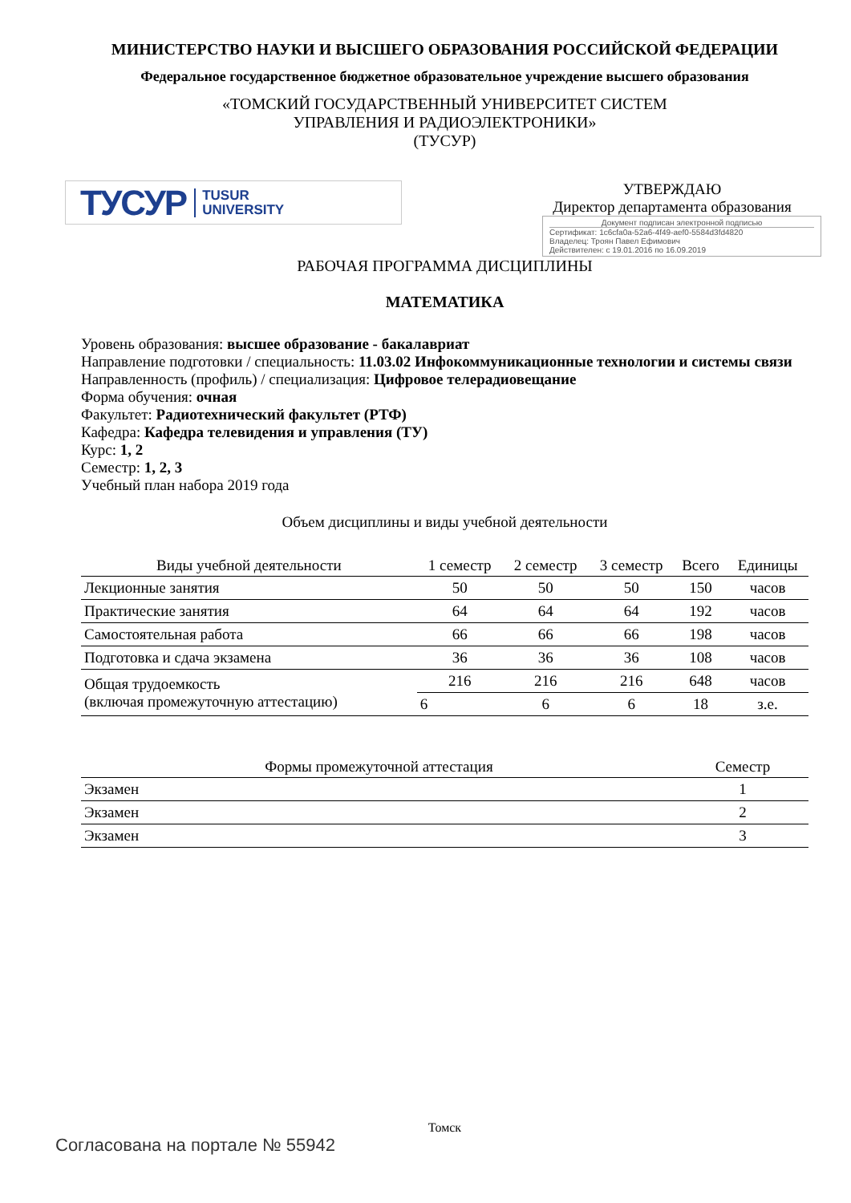МИНИСТЕРСТВО НАУКИ И ВЫСШЕГО ОБРАЗОВАНИЯ РОССИЙСКОЙ ФЕДЕРАЦИИ
Федеральное государственное бюджетное образовательное учреждение высшего образования
«ТОМСКИЙ ГОСУДАРСТВЕННЫЙ УНИВЕРСИТЕТ СИСТЕМ
УПРАВЛЕНИЯ И РАДИОЭЛЕКТРОНИКИ»
(ТУСУР)
ТУСУР TUSUR
UNIVERSITY
УТВЕРЖДАЮ
Директор департамента образования
Документ подписан электронной подписью
Сертификат: 1c6cfa0a-52a6-4f49-aef0-5584d3fd4820
Владелец: Троян Павел Ефимович
Действителен: с 19.01.2016 по 16.09.2019
РАБОЧАЯ ПРОГРАММА ДИСЦИПЛИНЫ
МАТЕМАТИКА
Уровень образования: высшее образование - бакалавриат
Направление подготовки / специальность: 11.03.02 Инфокоммуникационные технологии и системы связи
Направленность (профиль) / специализация: Цифровое телерадиовещание
Форма обучения: очная
Факультет: Радиотехнический факультет (РТФ)
Кафедра: Кафедра телевидения и управления (ТУ)
Курс: 1, 2
Семестр: 1, 2, 3
Учебный план набора 2019 года
Объем дисциплины и виды учебной деятельности
| Виды учебной деятельности | 1 семестр | 2 семестр | 3 семестр | Всего | Единицы |
| --- | --- | --- | --- | --- | --- |
| Лекционные занятия | 50 | 50 | 50 | 150 | часов |
| Практические занятия | 64 | 64 | 64 | 192 | часов |
| Самостоятельная работа | 66 | 66 | 66 | 198 | часов |
| Подготовка и сдача экзамена | 36 | 36 | 36 | 108 | часов |
| Общая трудоемкость (включая промежуточную аттестацию) | 216 | 216 | 216 | 648 | часов |
| | 6 | 6 | 6 | 18 | з.е. |
| Формы промежуточной аттестация | Семестр |
| --- | --- |
| Экзамен | 1 |
| Экзамен | 2 |
| Экзамен | 3 |
Томск
Согласована на портале № 55942